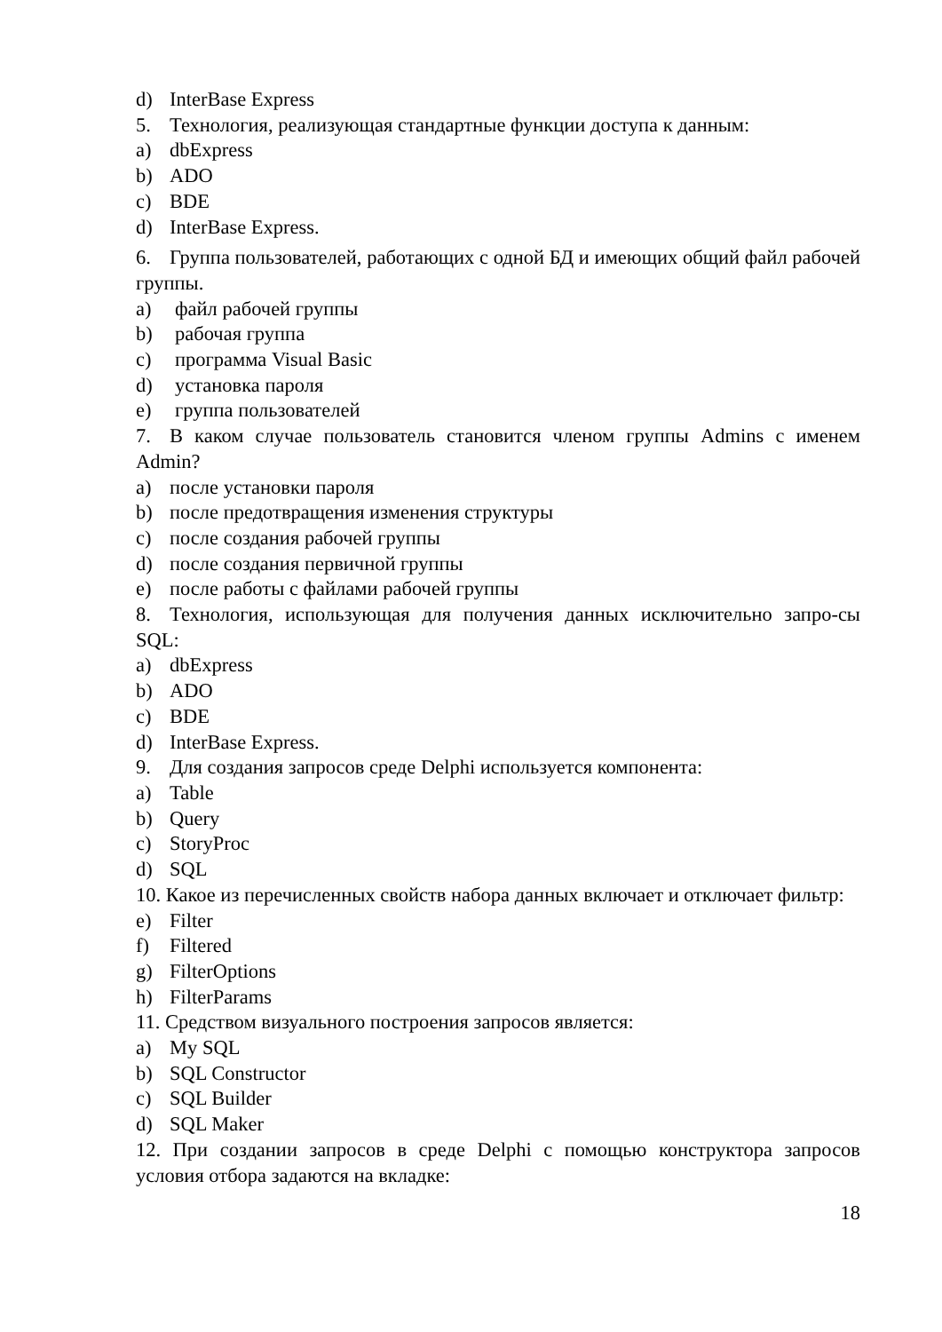d) InterBase Express
5. Технология, реализующая стандартные функции доступа к данным:
a) dbExpress
b) ADO
c) BDE
d) InterBase Express.
6. Группа пользователей, работающих с одной БД и имеющих общий файл рабочей группы.
a) файл рабочей группы
b) рабочая группа
c) программа Visual Basic
d) установка пароля
e) группа пользователей
7. В каком случае пользователь становится членом группы Admins с именем Admin?
a) после установки пароля
b) после предотвращения изменения структуры
c) после создания рабочей группы
d) после создания первичной группы
e) после работы с файлами рабочей группы
8. Технология, использующая для получения данных исключительно запро-сы SQL:
a) dbExpress
b) ADO
c) BDE
d) InterBase Express.
9. Для создания запросов среде Delphi используется компонента:
a) Table
b) Query
c) StoryProc
d) SQL
10. Какое из перечисленных свойств набора данных включает и отключает фильтр:
e) Filter
f) Filtered
g) FilterOptions
h) FilterParams
11. Средством визуального построения запросов является:
a) My SQL
b) SQL Constructor
c) SQL Builder
d) SQL Maker
12. При создании запросов в среде Delphi с помощью конструктора запросов условия отбора задаются на вкладке:
18